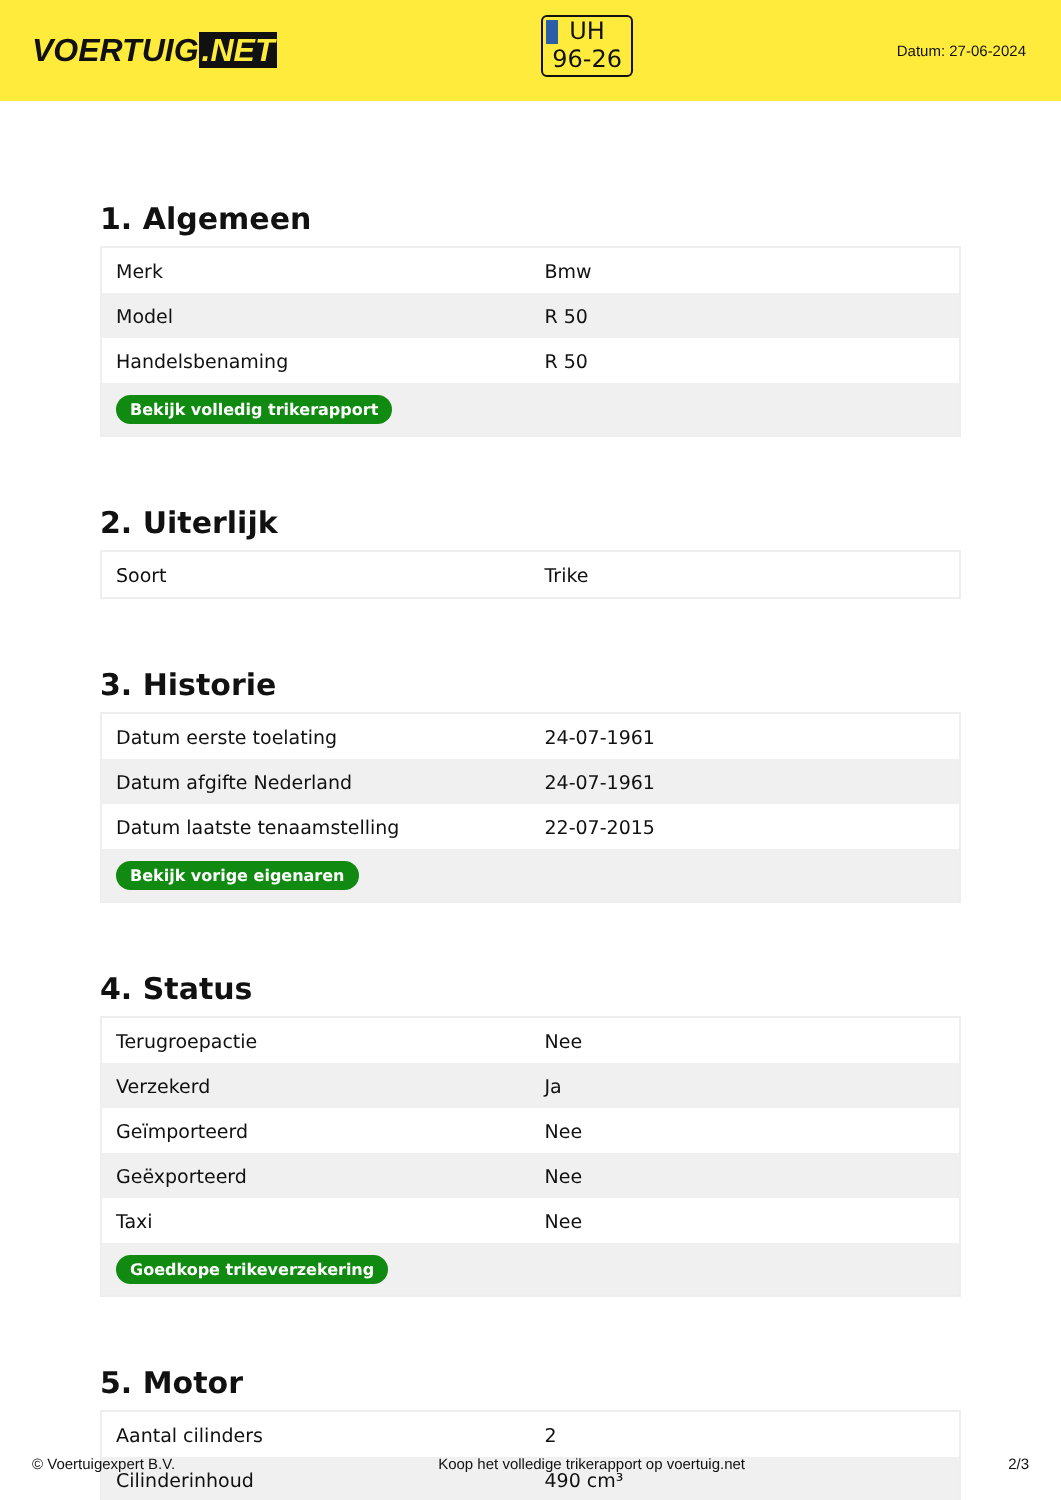VOERTUIG.NET
UH
96-26
Datum: 27-06-2024
1. Algemeen
| Merk | Bmw |
| Model | R 50 |
| Handelsbenaming | R 50 |
| Bekijk volledig trikerapport | |
2. Uiterlijk
| Soort | Trike |
3. Historie
| Datum eerste toelating | 24-07-1961 |
| Datum afgifte Nederland | 24-07-1961 |
| Datum laatste tenaamstelling | 22-07-2015 |
| Bekijk vorige eigenaren | |
4. Status
| Terugroepactie | Nee |
| Verzekerd | Ja |
| Geïmporteerd | Nee |
| Geëxporteerd | Nee |
| Taxi | Nee |
| Goedkope trikeverzekering | |
5. Motor
| Aantal cilinders | 2 |
| Cilinderinhoud | 490 cm³ |
© Voertuigexpert B.V. Koop het volledige trikerapport op voertuig.net 2/3